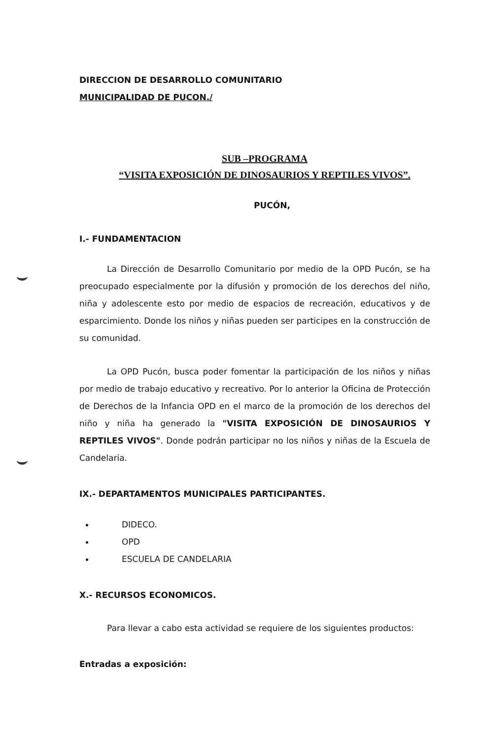DIRECCION DE DESARROLLO COMUNITARIO
MUNICIPALIDAD DE PUCON./
SUB –PROGRAMA
“VISITA EXPOSICIÓN DE DINOSAURIOS Y REPTILES VIVOS”.
PUCÓN,
I.- FUNDAMENTACION
La Dirección de Desarrollo Comunitario por medio de la OPD Pucón, se ha preocupado especialmente por la difusión y promoción de los derechos del niño, niña y adolescente esto por medio de espacios de recreación, educativos y de esparcimiento. Donde los niños y niñas pueden ser participes en la construcción de su comunidad.
La OPD Pucón, busca poder fomentar la participación de los niños y niñas por medio de trabajo educativo y recreativo. Por lo anterior la Oficina de Protección de Derechos de la Infancia OPD en el marco de la promoción de los derechos del niño y niña ha generado la "VISITA EXPOSICIÓN DE DINOSAURIOS Y REPTILES VIVOS". Donde podrán participar no los niños y niñas de la Escuela de Candelaria.
IX.- DEPARTAMENTOS MUNICIPALES PARTICIPANTES.
DIDECO.
OPD
ESCUELA DE CANDELARIA
X.- RECURSOS ECONOMICOS.
Para llevar a cabo esta actividad se requiere de los siguientes productos:
Entradas a exposición: